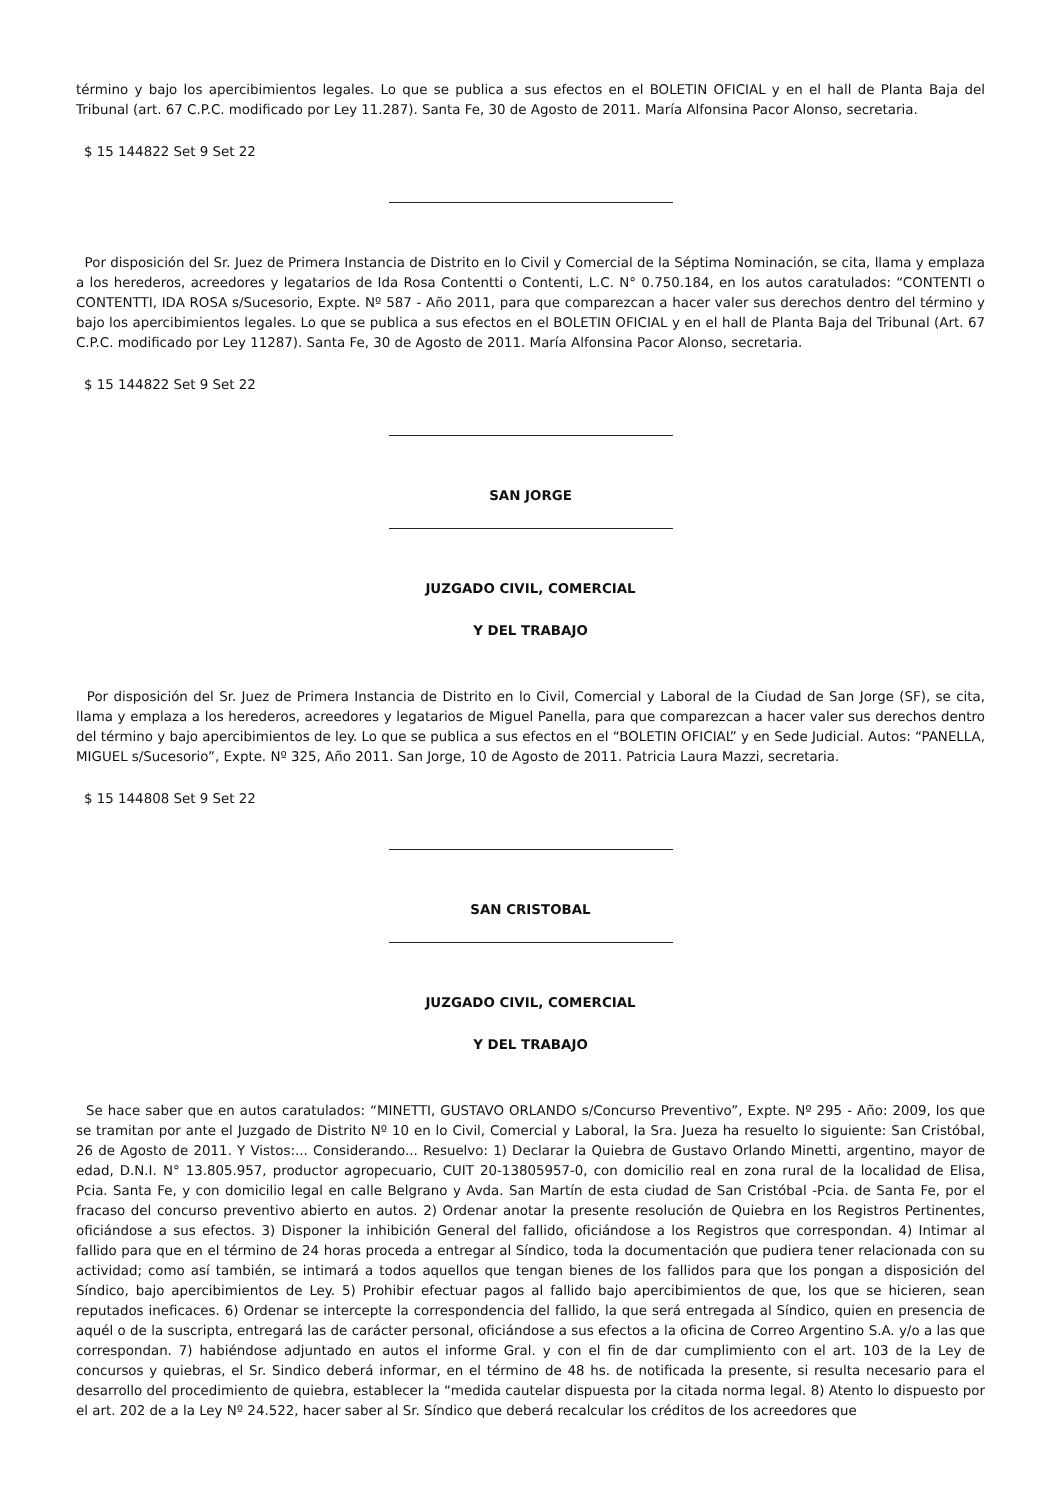término y bajo los apercibimientos legales. Lo que se publica a sus efectos en el BOLETIN OFICIAL y en el hall de Planta Baja del Tribunal (art. 67 C.P.C. modificado por Ley 11.287). Santa Fe, 30 de Agosto de 2011. María Alfonsina Pacor Alonso, secretaria.
$ 15 144822 Set 9 Set 22
Por disposición del Sr. Juez de Primera Instancia de Distrito en lo Civil y Comercial de la Séptima Nominación, se cita, llama y emplaza a los herederos, acreedores y legatarios de Ida Rosa Contentti o Contenti, L.C. N° 0.750.184, en los autos caratulados: “CONTENTI o CONTENTTI, IDA ROSA s/Sucesorio, Expte. Nº 587 - Año 2011, para que comparezcan a hacer valer sus derechos dentro del término y bajo los apercibimientos legales. Lo que se publica a sus efectos en el BOLETIN OFICIAL y en el hall de Planta Baja del Tribunal (Art. 67 C.P.C. modificado por Ley 11287). Santa Fe, 30 de Agosto de 2011. María Alfonsina Pacor Alonso, secretaria.
$ 15 144822 Set 9 Set 22
SAN JORGE
JUZGADO CIVIL, COMERCIAL
Y DEL TRABAJO
Por disposición del Sr. Juez de Primera Instancia de Distrito en lo Civil, Comercial y Laboral de la Ciudad de San Jorge (SF), se cita, llama y emplaza a los herederos, acreedores y legatarios de Miguel Panella, para que comparezcan a hacer valer sus derechos dentro del término y bajo apercibimientos de ley. Lo que se publica a sus efectos en el “BOLETIN OFICIAL” y en Sede Judicial. Autos: “PANELLA, MIGUEL s/Sucesorio”, Expte. Nº 325, Año 2011. San Jorge, 10 de Agosto de 2011. Patricia Laura Mazzi, secretaria.
$ 15 144808 Set 9 Set 22
SAN CRISTOBAL
JUZGADO CIVIL, COMERCIAL
Y DEL TRABAJO
Se hace saber que en autos caratulados: “MINETTI, GUSTAVO ORLANDO s/Concurso Preventivo”, Expte. Nº 295 - Año: 2009, los que se tramitan por ante el Juzgado de Distrito Nº 10 en lo Civil, Comercial y Laboral, la Sra. Jueza ha resuelto lo siguiente: San Cristóbal, 26 de Agosto de 2011. Y Vistos:... Considerando... Resuelvo: 1) Declarar la Quiebra de Gustavo Orlando Minetti, argentino, mayor de edad, D.N.I. N° 13.805.957, productor agropecuario, CUIT 20-13805957-0, con domicilio real en zona rural de la localidad de Elisa, Pcia. Santa Fe, y con domicilio legal en calle Belgrano y Avda. San Martín de esta ciudad de San Cristóbal -Pcia. de Santa Fe, por el fracaso del concurso preventivo abierto en autos. 2) Ordenar anotar la presente resolución de Quiebra en los Registros Pertinentes, oficiándose a sus efectos. 3) Disponer la inhibición General del fallido, oficiándose a los Registros que correspondan. 4) Intimar al fallido para que en el término de 24 horas proceda a entregar al Síndico, toda la documentación que pudiera tener relacionada con su actividad; como así también, se intimará a todos aquellos que tengan bienes de los fallidos para que los pongan a disposición del Síndico, bajo apercibimientos de Ley. 5) Prohibir efectuar pagos al fallido bajo apercibimientos de que, los que se hicieren, sean reputados ineficaces. 6) Ordenar se intercepte la correspondencia del fallido, la que será entregada al Síndico, quien en presencia de aquél o de la suscripta, entregará las de carácter personal, oficiándose a sus efectos a la oficina de Correo Argentino S.A. y/o a las que correspondan. 7) habiéndose adjuntado en autos el informe Gral. y con el fin de dar cumplimiento con el art. 103 de la Ley de concursos y quiebras, el Sr. Sindico deberá informar, en el término de 48 hs. de notificada la presente, si resulta necesario para el desarrollo del procedimiento de quiebra, establecer la “medida cautelar dispuesta por la citada norma legal. 8) Atento lo dispuesto por el art. 202 de a la Ley Nº 24.522, hacer saber al Sr. Síndico que deberá recalcular los créditos de los acreedores que